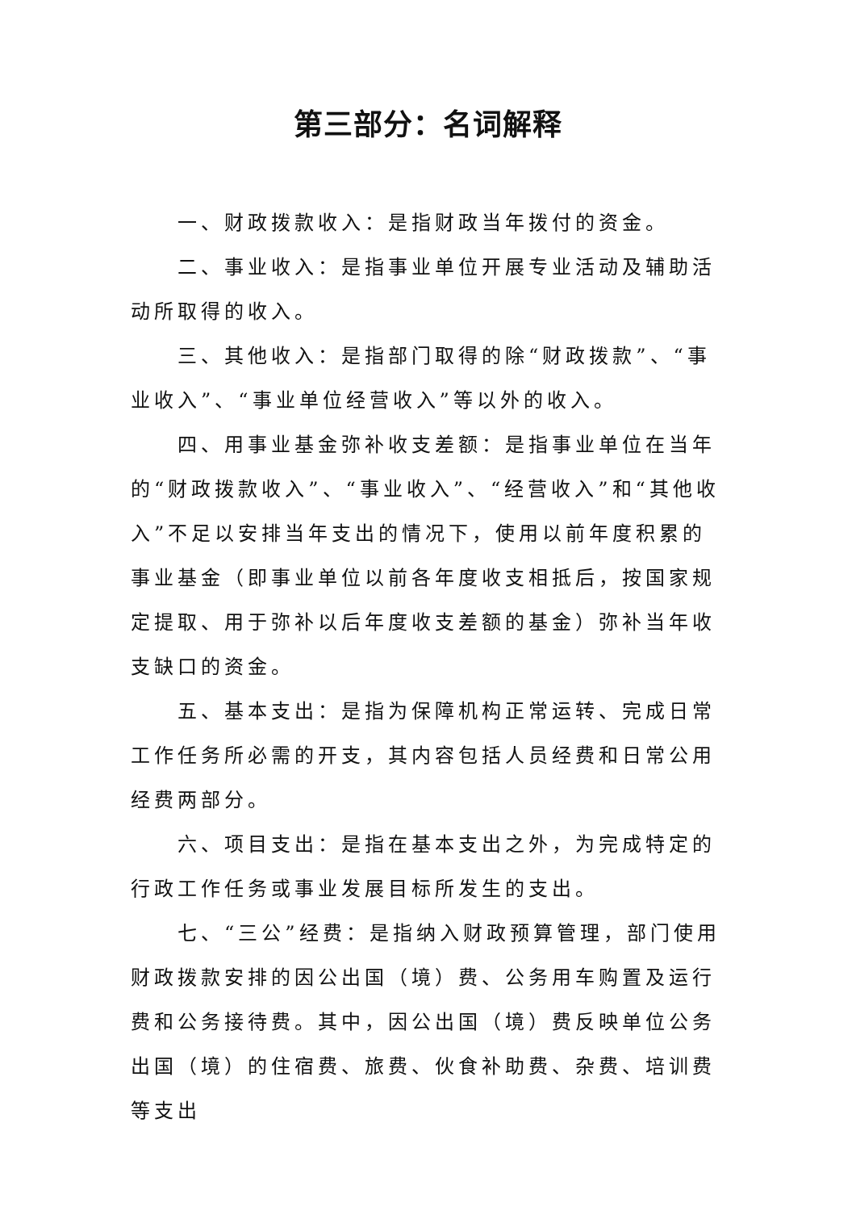第三部分：名词解释
一、财政拨款收入：是指财政当年拨付的资金。
二、事业收入：是指事业单位开展专业活动及辅助活动所取得的收入。
三、其他收入：是指部门取得的除“财政拨款”、“事业收入”、“事业单位经营收入”等以外的收入。
四、用事业基金弥补收支差额：是指事业单位在当年的“财政拨款收入”、“事业收入”、“经营收入”和“其他收入”不足以安排当年支出的情况下，使用以前年度积累的事业基金（即事业单位以前各年度收支相抵后，按国家规定提取、用于弥补以后年度收支差额的基金）弥补当年收支缺口的资金。
五、基本支出：是指为保障机构正常运转、完成日常工作任务所必需的开支，其内容包括人员经费和日常公用经费两部分。
六、项目支出：是指在基本支出之外，为完成特定的行政工作任务或事业发展目标所发生的支出。
七、“三公”经费：是指纳入财政预算管理，部门使用财政拨款安排的因公出国（境）费、公务用车购置及运行费和公务接待费。其中，因公出国（境）费反映单位公务出国（境）的住宿费、旅费、伙食补助费、杂费、培训费等支出